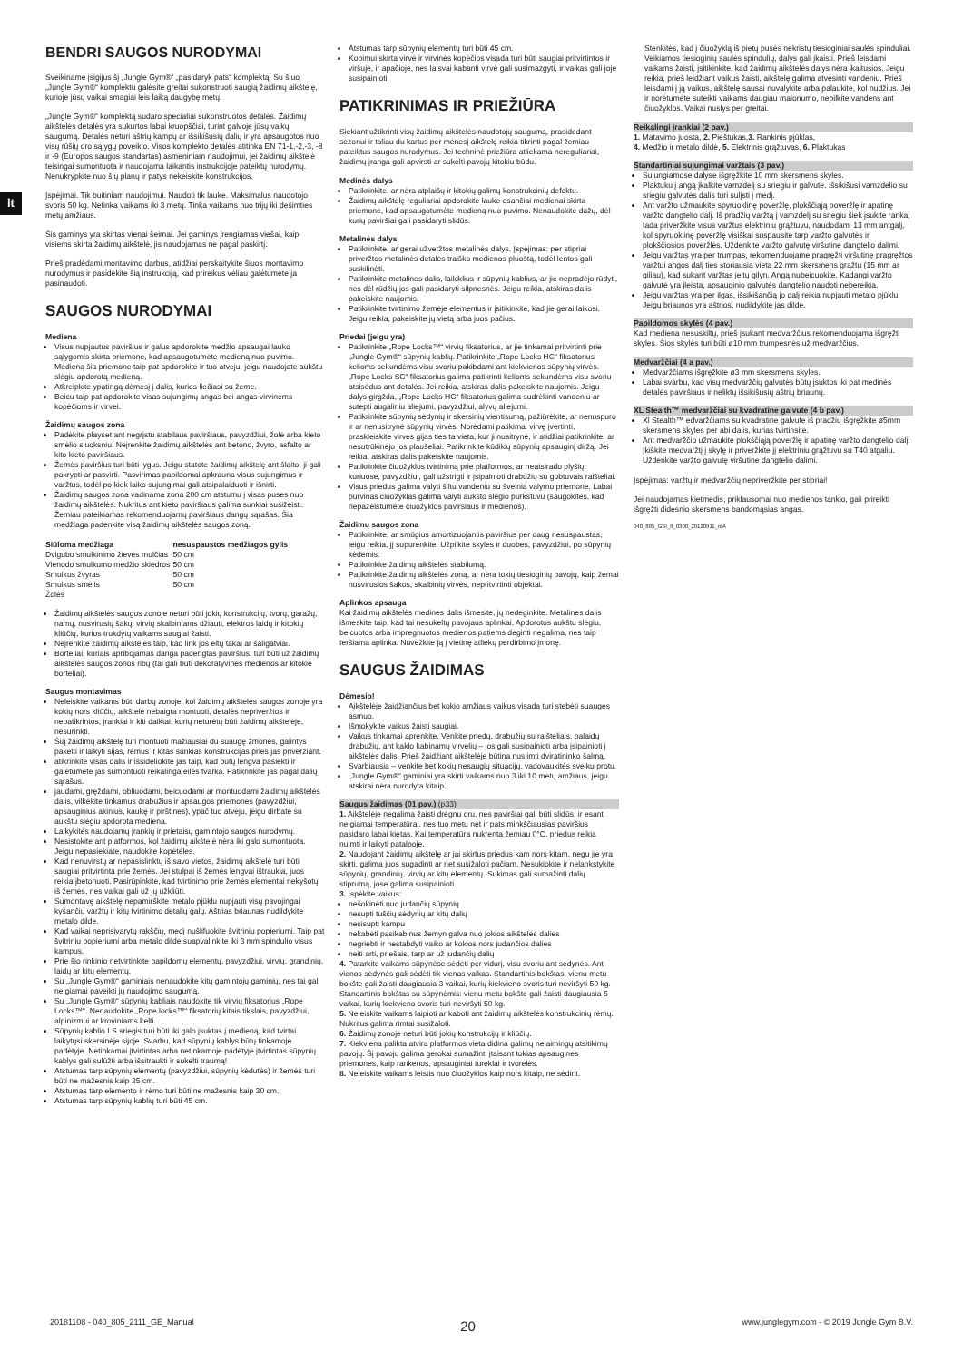lt
BENDRI SAUGOS NURODYMAI
Sveikiname įsigijus šį „Jungle Gym®“ „pasidaryk pats“ komplektą. Su šiuo „Jungle Gym®“ komplektu galėsite greitai sukonstruoti saugią žaidimų aikštelę, kurioje jūsų vaikai smagiai leis laiką daugybę metų.
„Jungle Gym®“ komplektą sudaro specialiai sukonstruotos detalės. Žaidimų aikštelės detalės yra sukurtos labai kruopščiai, turint galvoje jūsų vaikų saugumą. Detalės neturi aštrių kampų ar išsikišusių dalių ir yra apsaugotos nuo visų rūšių oro sąlygų poveikio. Visos komplekto detalės atitinka EN 71-1,-2,-3, -8 ir -9 (Europos saugos standartas) asmeniniam naudojimui, jei žaidimų aikštelė teisingai sumontuota ir naudojama laikantis instrukcijoje pateiktų nurodymų. Nenukrypkite nuo šių planų ir patys nekeiskite konstrukcijos.
Įspėjimai. Tik buitiniam naudojimui. Naudoti tik lauke. Maksimalus naudotojo svoris 50 kg. Netinka vaikams iki 3 metų. Tinka vaikams nuo trijų iki dešimties metų amžiaus.
Šis gaminys yra skirtas vienai šeimai. Jei gaminys įrengiamas viešai, kaip visiems skirta žaidimų aikštelė, jis naudojamas ne pagal paskirtį.
Prieš pradėdami montavimo darbus, atidžiai perskaitykite šiuos montavimo nurodymus ir pasidėkite šią instrukciją, kad prireikus vėliau galėtumėte ja pasinaudoti.
SAUGOS NURODYMAI
Mediena
Visus nupjautus paviršius ir galus apdorokite medžio apsaugai lauko sąlygomis skirta priemone, kad apsaugotumėte medieną nuo puvimo. Medieną šia priemone taip pat apdorokite ir tuo atveju, jeigu naudojate aukštu slėgiu apdorotą medieną.
Atkreipkite ypatingą dėmesį į dalis, kurios liečiasi su žeme.
Beicu taip pat apdorokite visas sujungimų angas bei angas virvinėms kopėčioms ir virvei.
Žaidimų saugos zona
Padėkite playset ant negrįstu stabilaus paviršiaus, pavyzdžiui, žolė arba kieto smėlio sluoksniu. Neįrenkite žaidimų aikštelės ant betono, žvyro, asfalto ar kito kieto paviršiaus.
Žemės paviršius turi būti lygus. Jeigu statote žaidimų aikštelę ant šlaito, ji gali pakrypti ar pasvirti. Pasvirimas papildomai apkrauna visus sujungimus ir varžtus, todėl po kiek laiko sujungimai gali atsipalaiduoti ir išnirti.
Žaidimų saugos zona vadinama zona 200 cm atstumu į visas puses nuo žaidimų aikštelės. Nukritus ant kieto paviršiaus galima sunkiai susižeisti. Žemiau pateikiamas rekomenduojamų paviršiaus dangų sąrašas. Šia medžiaga padenkite visą žaidimų aikštelės saugos zoną.
| Siūloma medžiaga | nesuspaustos medžiagos gylis |
| --- | --- |
| Dvigubo smulkinimo žievės mulčias | 50 cm |
| Vienodo smulkumo medžio skiedros | 50 cm |
| Smulkus žvyras | 50 cm |
| Smulkus smėlis | 50 cm |
| Žolės | |
Žaidimų aikštelės saugos zonoje neturi būti jokių konstrukcijų, tvorų, garažų, namų, nusvirusių šakų, virvių skalbiniams džiauti, elektros laidų ir kitokių kliūčių, kurios trukdytų vaikams saugiai žaisti.
Neįrenkite žaidimų aikštelės taip, kad link jos eitų takai ar šaligatviai.
Borteliai, kuriais apribojamas danga padengtas paviršius, turi būti už žaidimų aikštelės saugos zonos ribų (tai gali būti dekoratyvinės medienos ar kitokie borteliai).
Saugus montavimas
Neleiskite vaikams būti darbų zonoje, kol žaidimų aikštelės saugos zonoje yra kokių nors kliūčių, aikštelė nebaigta montuoti, detalės nepriveržtos ir nepatikrintos, įrankiai ir kiti daiktai, kurių neturėtų būti žaidimų aikštelėje, nesurinkti.
Šią žaidimų aikštelę turi montuoti mažiausiai du suaugę žmonės, galintys pakelti ir laikyti sijas, rėmus ir kitas sunkias konstrukcijas prieš jas priveržiant.
atikrinkite visas dalis ir išsidėliokite jas taip, kad būtų lengva pasiekti ir galėtumėte jas sumontuoti reikalinga eilės tvarka. Patikrinkite jas pagal dalių sąrašus.
jaudami, gręždami, obliuodami, beicuodami ar montuodami žaidimų aikštelės dalis, vilkėkite tinkamus drabužius ir apsaugos priemones (pavyzdžiui, apsauginius akinius, kaukę ir pirštines), ypač tuo atveju, jeigu dirbate su aukštu slėgiu apdorota mediena.
Laikykitės naudojamų įrankių ir prietaisų gamintojo saugos nurodymų.
Nesistokite ant platformos, kol žaidimų aikštelė nėra iki galo sumontuota. Jeigu nepasiekiate, naudokite kopėtėles.
Kad nenuvirstų ar nepasislinktų iš savo vietos, žaidimų aikštelė turi būti saugiai pritvirtinta prie žemės. Jei stulpai iš žemės lengvai ištraukia, juos reikia įbetonuoti. Pasirūpinkite, kad tvirtinimo prie žemės elementai nekyšotų iš žemės, nes vaikai gali už jų užkliūti.
Sumontavę aikštelę nepamirškite metalo pjūklu nupjauti visų pavojingai kyšančių varžtų ir kitų tvirtinimo detalių galų. Aštrias briaunas nudildykite metalo dilde.
Kad vaikai neprisivarytų rakščių, medį nušlifuokite švitriniu popieriumi. Taip pat švitriniu popieriumi arba metalo dilde suapvalinkite iki 3 mm spindulio visus kampus.
Prie šio rinkinio netvirtinkite papildomų elementų, pavyzdžiui, virvių, grandinių, laidų ar kitų elementų.
Su „Jungle Gym®“ gaminiais nenaudokite kitų gamintojų gaminių, nes tai gali neigiamai paveikti jų naudojimo saugumą.
Su „Jungle Gym®“ sūpynių kabliais naudokite tik virvių fiksatorius „Rope Locks™“. Nenaudokite „Rope locks™“ fiksatorių kitais tikslais, pavyzdžiui, alpinizmui ar kroviniams kelti.
Sūpynių kablio LS sriegis turi būti iki galo įsuktas į medieną, kad tvirtai laikytųsi skersinėje sijoje. Svarbu, kad sūpynių kablys būtų tinkamoje padėtyje. Netinkamai įtvirtintas arba netinkamoje padėtyje įtvirtintas sūpynių kablys gali sulūžti arba išsitraukti ir sukelti traumą!
Atstumas tarp sūpynių elementų (pavyzdžiui, sūpynių kėdutės) ir žemės turi būti ne mažesnis kaip 35 cm.
Atstumas tarp elemento ir rėmo turi būti ne mažesnis kaip 30 cm.
Atstumas tarp sūpynių kablių turi būti 45 cm.
Atstumas tarp sūpynių elementų turi būti 45 cm.
Kopimui skirta virvė ir virvinės kopėčios visada turi būti saugiai pritvirtintos ir viršuje, ir apačioje, nes laisvai kabanti virvė gali susimazgyti, ir vaikas gali joje susipainioti.
PATIKRINIMAS IR PRIEŽIŪRA
Siekiant užtikrinti visų žaidimų aikštelės naudotojų saugumą, prasidedant sezonui ir toliau du kartus per mėnesį aikštelę reikia tikrinti pagal žemiau pateiktus saugos nurodymus. Jei techninė priežiūra atliekama nereguliariai, žaidimų įranga gali apvirsti ar sukelti pavojų kitokiu būdu.
Medinės dalys
Patikrinkite, ar nėra atplaišų ir kitokių galimų konstrukcinių defektų.
Žaidimų aikštelę reguliariai apdorokite lauke esančiai medienai skirta priemone, kad apsaugotumėte medieną nuo puvimo. Nenaudokite dažų, dėl kurių paviršiai gali pasidaryti slidūs.
Metalinės dalys
Patikrinkite, ar gerai užveržtos metalinės dalys. Įspėjimas: per stipriai priveržtos metalinės detalės traiško medienos pluoštą, todėl lentos gali suskilinėti.
Patikrinkite metalines dalis, laikiklius ir sūpynių kablius, ar jie nepradėjo rūdyti, nes dėl rūdžių jos gali pasidaryti silpnesnės. Jeigu reikia, atskiras dalis pakeiskite naujomis.
Patikrinkite tvirtinimo žemėje elementus ir įsitikinkite, kad jie gerai laikosi. Jeigu reikia, pakeiskite jų vietą arba juos pačius.
Priedai (jeigu yra)
Patikrinkite „Rope Locks™“ virvių fiksatorius, ar jie tinkamai pritvirtinti prie „Jungle Gym®“ sūpynių kablių. Patikrinkite „Rope Locks HC“ fiksatorius kelioms sekundėms visu svoriu pakibdami ant kiekvienos sūpynių virvės. „Rope Locks SC“ fiksatorius galima patikrinti kelioms sekundėms visu svoriu atsisėdus ant detalės. Jei reikia, atskiras dalis pakeiskite naujomis. Jeigu dalys girgžda, „Rope Locks HC“ fiksatorius galima sudrėkinti vandeniu ar sutepti augaliniu aliejumi, pavyzdžiui, alyvų aliejumi.
Patikrinkite sūpynių sėdynių ir skersinių vientisumą, pažiūrėkite, ar nenuspuro ir ar nenusitrynė sūpynių virvės. Norėdami patikimai virvę įvertinti, praskleiskite virvės gijas ties ta vieta, kur ji nusitrynė, ir atidžiai patikrinkite, ar nesutrūkinėjo jos plaušeliai. Patikrinkite kūdikių sūpynių apsauginį diržą. Jei reikia, atskiras dalis pakeiskite naujomis.
Patikrinkite čiuožyklos tvirtinimą prie platformos, ar neatsirado plyšių, kuriuose, pavyzdžiui, gali užstrigti ir įsipainioti drabužių su gobtuvais raišteliai.
Visus priedus galima valyti šiltu vandeniu su švelnia valymo priemone. Labai purvinas čiuožyklas galima valyti aukšto slėgio purkštuvu (saugokitės, kad nepažeistumėte čiuožyklos paviršiaus ir medienos).
Žaidimų saugos zona
Patikrinkite, ar smūgius amortizuojantis paviršius per daug nesuspaustas, jeigu reikia, jį supurenkite. Užpilkite skyles ir duobes, pavyzdžiui, po sūpynių kėdėmis.
Patikrinkite žaidimų aikštelės stabilumą.
Patikrinkite žaidimų aikštelės zoną, ar nėra tokių tiesioginių pavojų, kaip žemai nusvirusios šakos, skalbinių virvės, nepritvirtinti objektai.
Aplinkos apsauga
Kai žaidimų aikštelės medines dalis išmesite, jų nedeginkite. Metalines dalis išmeskite taip, kad tai nesukeltų pavojaus aplinkai. Apdorotos aukštu slėgiu, beicuotos arba impregnuotos medienos patiems deginti negalima, nes taip teršiama aplinka. Nuvežkite ją į vietinę atliekų perdirbimo įmonę.
SAUGUS ŽAIDIMAS
Dėmesio!
Aikštelėje žaidžiančius bet kokio amžiaus vaikus visada turi stebėti suaugęs asmuo.
Išmokykite vaikus žaisti saugiai.
Vaikus tinkamai aprenkite. Venkite priedų, drabužių su raišteliais, palaidų drabužių, ant kaklo kabinamų virvelių – jos gali susipainioti arba įsipainioti į aikštelės dalis. Prieš žaidžiant aikštelėje būtina nusiimti dviratininko šalmą.
Svarbiausia – venkite bet kokių nesaugių situacijų, vadovaukitės sveiku protu.
„Jungle Gym®“ gaminiai yra skirti vaikams nuo 3 iki 10 metų amžiaus, jeigu atskirai nėra nurodyta kitaip.
Saugus žaidimas (01 pav.) (p33)
1. Aikštelėje negalima žaisti drėgnu oru, nes paviršiai gali būti slidūs, ir esant neigiamai temperatūrai, nes tuo metu net ir pats minkščiausias paviršius pasidaro labai kietas. Kai temperatūra nukrenta žemiau 0°C, priedus reikia nuimti ir laikyti patalpoje.
2. Naudojant žaidimų aikštelę ar jai skirtus priedus kam nors kitam, negu jie yra skirti, galima juos sugadinti ar net susižaloti pačiam. Nesukiokite ir nelankstykite sūpynių, grandinių, virvių ar kitų elementų. Sukimas gali sumažinti dalių stiprumą, jose galima susipainioti.
3. Įspėkite vaikus:
nešokinėti nuo judančių sūpynių
nesupti tuščių sėdynių ar kitų dalių
nesisupti kampu
nekabėti pasikabinus žemyn galva nuo jokios aikštelės dalies
negriebti ir nestabdyti vaiko ar kokios nors judančios dalies
neiti arti, priešais, tarp ar už judančių dalių
4. Patarkite vaikams sūpynėse sėdėti per vidurį, visu svoriu ant sėdynės. Ant vienos sėdynės gali sėdėti tik vienas vaikas. Standartinis bokštas: vienu metu bokšte gali žaisti daugiausia 3 vaikai, kurių kiekvieno svoris turi neviršyti 50 kg. Standartinis bokštas su sūpynėmis: vienu metu bokšte gali žaisti daugiausia 5 vaikai, kurių kiekvieno svoris turi neviršyti 50 kg.
5. Neleiskite vaikams laipioti ar kaboti ant žaidimų aikštelės konstrukcinių rėmų. Nukritus galima rimtai susižaloti.
6. Žaidimų zonoje neturi būti jokių konstrukcijų ir kliūčių.
7. Kiekviena palikta atvira platformos vieta didina galimų nelaimingų atsitikimų pavojų. Šį pavojų galima gerokai sumažinti įtaisant tokias apsaugines priemones, kaip rankenos, apsauginiai turėklai ir tvorelės.
8. Neleiskite vaikams leistis nuo čiuožyklos kaip nors kitaip, ne sėdint.
Stenkitės, kad į čiuožyklą iš pietų pusės nekristų tiesioginiai saulės spinduliai. Veikiamos tiesioginių saulės spindulių, dalys gali įkaisti. Prieš leisdami vaikams žaisti, įsitikinkite, kad žaidimų aikštelės dalys nėra įkaitusios. Jeigu reikia, prieš leidžiant vaikus žaisti, aikštelę galima atvėsinti vandeniu. Prieš leisdami į ją vaikus, aikštelę sausai nuvalykite arba palaukite, kol nudžius. Jei ir norėtumėte suteikti vaikams daugiau malonumo, nepilkite vandens ant čiuožyklos. Vaikai nuslys per greitai.
Reikalingi įrankiai (2 pav.)
1. Matavimo juosta, 2. Pieštukas,3. Rankinis pjūklas,
4. Medžio ir metalo dildė, 5. Elektrinis grąžtuvas, 6. Plaktukas
Standartiniai sujungimai varžtais (3 pav.)
Sujungiamose dalyse išgręžkite 10 mm skersmens skyles.
Plaktuku į angą įkalkite vamzdelį su sriegiu ir galvute. Išsikišusi vamzdelio su sriegiu galvutės dalis turi sulįsti į medį.
Ant varžto užmaukite spyruoklinę poveržlę, plokščiąją poveržlę ir apatinę varžto dangtelio dalį. Iš pradžių varžtą į vamzdelį su sriegiu šiek įsukite ranka, tada priveržkite visus varžtus elektriniu grąžtuvu, naudodami 13 mm antgalį, kol spyruoklinę poveržlę visiškai suspausite tarp varžto galvutės ir plokščiosios poveržlės. Uždenkite varžto galvutę viršutine dangtelio dalimi.
Jeigu varžtas yra per trumpas, rekomenduojame pragręžti viršutinę pragręžtos varžtui angos dalį ties storiausia vieta 22 mm skersmens grąžtu (15 mm ar giliau), kad sukant varžtas įeitų gilyn. Angą nubeicuokite. Kadangi varžto galvutė yra įleista, apsauginio galvutės dangtelio naudoti nebereikia.
Jeigu varžtas yra per ilgas, išsikišančią jo dalį reikia nupjauti metalo pjūklu. Jeigu briaunos yra aštrios, nudildykite jas dilde.
Papildomos skylės (4 pav.)
Kad mediena nesuskiltų, prieš įsukant medvaržčius rekomenduojama išgręžti skyles. Šios skylės turi būti ø10 mm trumpesnės už medvaržčius.
Medvaržčiai (4 a pav.)
Medvaržčiams išgręžkite ø3 mm skersmens skyles.
Labai svarbu, kad visų medvaržčių galvutės būtų įsuktos iki pat medinės detalės paviršiaus ir neliktų išsikišusių aštrių briaunų.
XL Stealth™ medvaržčiai su kvadratine galvute (4 b pav.)
Xl Stealth™ edvaržčiams su kvadratine galvute iš pradžių išgręžkite ø5mm skersmens skyles per abi dalis, kurias tvirtinsite.
Ant medvaržčio užmaukite plokščiąją poveržlę ir apatinę varžto dangtelio dalį. Įkiškite medvaržtį į skylę ir priveržkite jį elektriniu grąžtuvu su T40 atgaliu. Uždenkite varžto galvutę viršutine dangtelio dalimi.
Įspėjimas: varžtų ir medvaržčių nepriveržkite per stipriai!
Jei naudojamas kietmedis, priklausomai nuo medienos tankio, gali prireikti išgręžti didesnio skersmens bandomąsias angas.
040_805_GSI_lt_0300_20120911_nlA
20181108 - 040_805_2111_GE_Manual 20 www.junglegym.com - © 2019 Jungle Gym B.V.